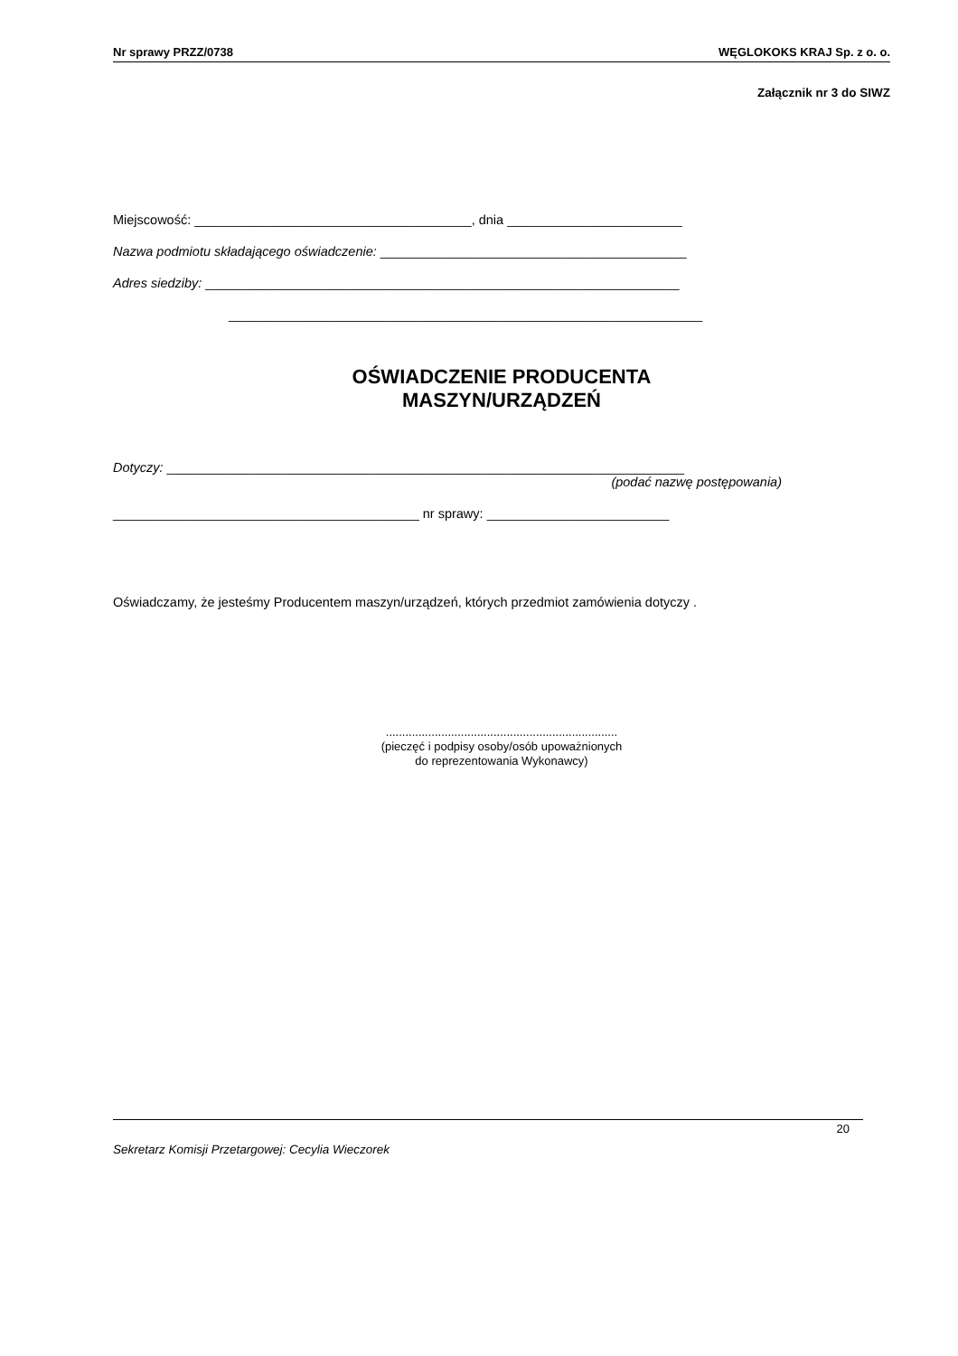Nr sprawy PRZZ/0738 WĘGLOKOKS KRAJ Sp. z o. o.
Załącznik nr 3 do SIWZ
Miejscowość: ______________________________________, dnia ________________________
Nazwa podmiotu składającego oświadczenie: __________________________________________
Adres siedziby: _________________________________________________________________
_________________________________________________________________
OŚWIADCZENIE PRODUCENTA
MASZYN/URZĄDZEŃ
Dotyczy: _______________________________________________________________________
(podać nazwę postępowania)
__________________________________________ nr sprawy: _________________________
Oświadczamy, że jesteśmy Producentem maszyn/urządzeń, których przedmiot zamówienia dotyczy .
.......................................................................
(pieczęć i podpisy osoby/osób upoważnionych
do reprezentowania Wykonawcy)
20
Sekretarz Komisji Przetargowej: Cecylia Wieczorek